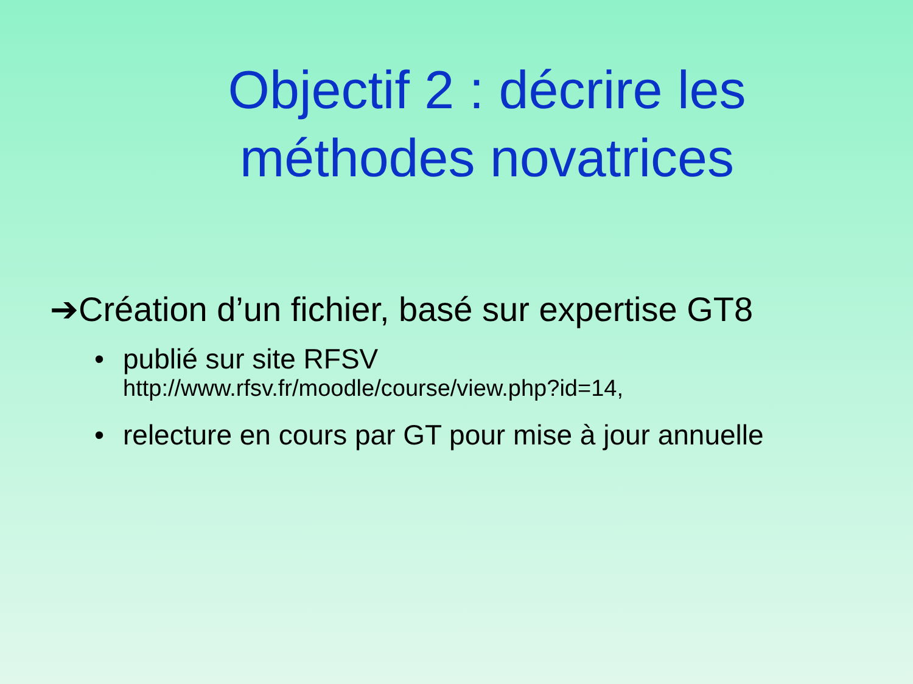Objectif 2 : décrire les méthodes novatrices
➔Création d’un fichier, basé sur expertise GT8
• publié sur site RFSV
http://www.rfsv.fr/moodle/course/view.php?id=14,
• relecture en cours par GT pour mise à jour annuelle